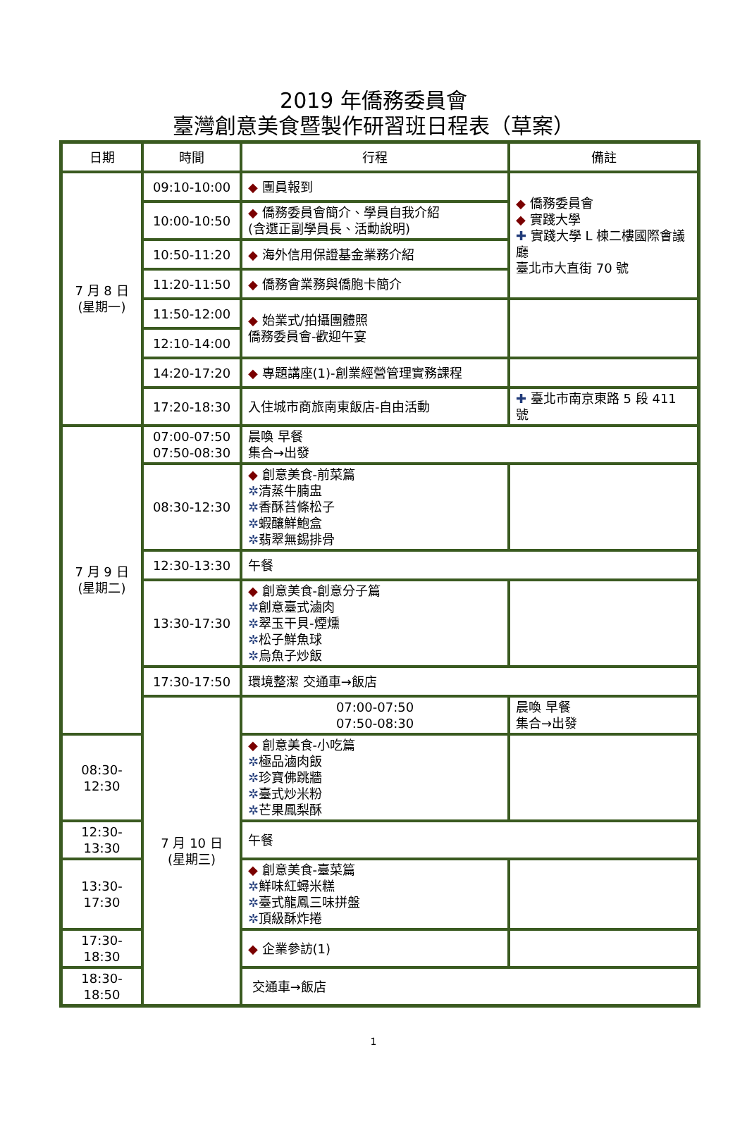2019 年僑務委員會
臺灣創意美食暨製作研習班日程表（草案）
| 日期 | 時間 | 行程 | 備註 |
| --- | --- | --- | --- |
| 7 月 8 日 (星期一) | 09:10-10:00 | ◆ 團員報到 | ◆ 僑務委員會 ◆ 實踐大學 ✚ 實踐大學 L 棟二樓國際會議廳 臺北市大直街 70 號 |
| | 10:00-10:50 | ◆ 僑務委員會簡介、學員自我介紹 (含選正副學員長、活動說明) | |
| | 10:50-11:20 | ◆ 海外信用保證基金業務介紹 | |
| | 11:20-11:50 | ◆ 僑務會業務與僑胞卡簡介 | |
| | 11:50-12:00 | ◆ 始業式/拍攝團體照 僑務委員會-歡迎午宴 | |
| | 12:10-14:00 | | |
| | 14:20-17:20 | ◆ 專題講座(1)-創業經營管理實務課程 | |
| | 17:20-18:30 | 入住城市商旅南東飯店-自由活動 | ✚ 臺北市南京東路 5 段 411 號 |
| 7 月 9 日 (星期二) | 07:00-07:50 07:50-08:30 | 晨喚 早餐 集合→出發 | |
| | 08:30-12:30 | ◆ 創意美食-前菜篇 ✲ 清蒸牛腩盅 ✲ 香酥苔條松子 ✲ 蝦釀鮮鮑盒 ✲ 翡翠無錫排骨 | |
| | 12:30-13:30 | 午餐 | |
| | 13:30-17:30 | ◆ 創意美食-創意分子篇 ✲ 創意臺式滷肉 ✲ 翠玉干貝-煙燻 ✲ 松子鮮魚球 ✲ 烏魚子炒飯 | |
| | 17:30-17:50 | 環境整潔 交通車→飯店 | |
| | 7 月 10 日 (星期三) | 07:00-07:50 07:50-08:30 | 晨喚 早餐 集合→出發 |
| 08:30-12:30 | | ◆ 創意美食-小吃篇 ✲ 極品滷肉飯 ✲ 珍寶佛跳牆 ✲ 臺式炒米粉 ✲ 芒果鳳梨酥 | |
| 12:30-13:30 | | 午餐 | |
| 13:30-17:30 | | ◆ 創意美食-臺菜篇 ✲ 鮮味紅蟳米糕 ✲ 臺式龍鳳三味拼盤 ✲ 頂級酥炸捲 | |
| 17:30-18:30 | | ◆ 企業參訪(1) | |
| 18:30-18:50 | | 交通車→飯店 | |
1